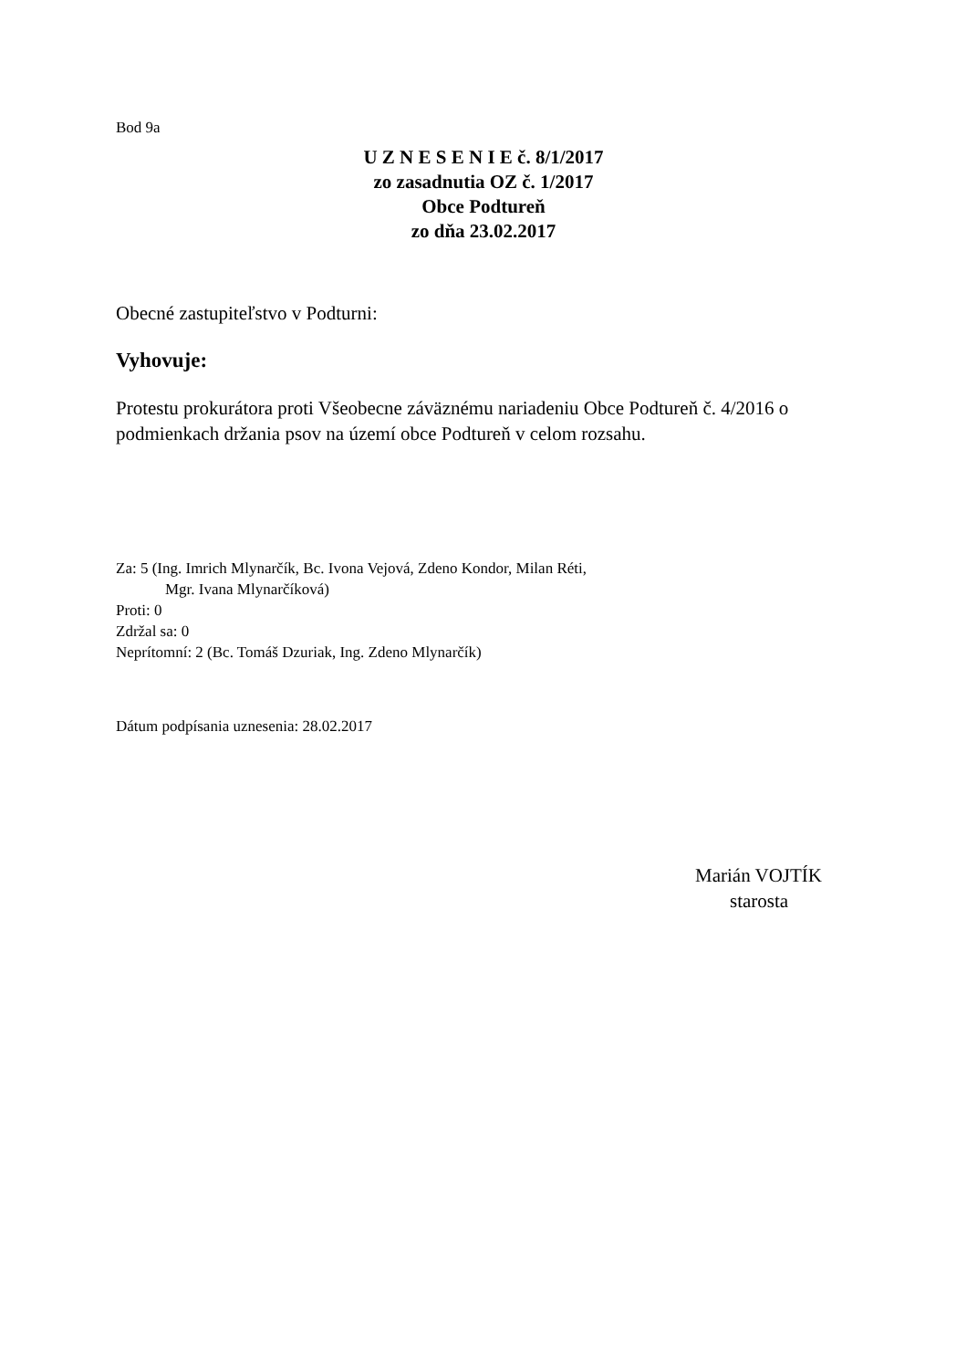Bod 9a
U Z N E S E N I E č. 8/1/2017
zo zasadnutia OZ č. 1/2017
Obce Podtureň
zo dňa 23.02.2017
Obecné zastupiteľstvo v Podturni:
Vyhovuje:
Protestu prokurátora proti Všeobecne záväznému nariadeniu Obce Podtureň č. 4/2016 o podmienkach držania psov na území obce Podtureň v celom rozsahu.
Za: 5 (Ing. Imrich Mlynarčík, Bc. Ivona Vejová, Zdeno Kondor, Milan Réti,
Mgr. Ivana Mlynarčíková)
Proti: 0
Zdržal sa: 0
Neprítomní: 2 (Bc. Tomáš Dzuriak, Ing. Zdeno Mlynarčík)
Dátum podpísania uznesenia: 28.02.2017
Marián VOJTÍK
starosta